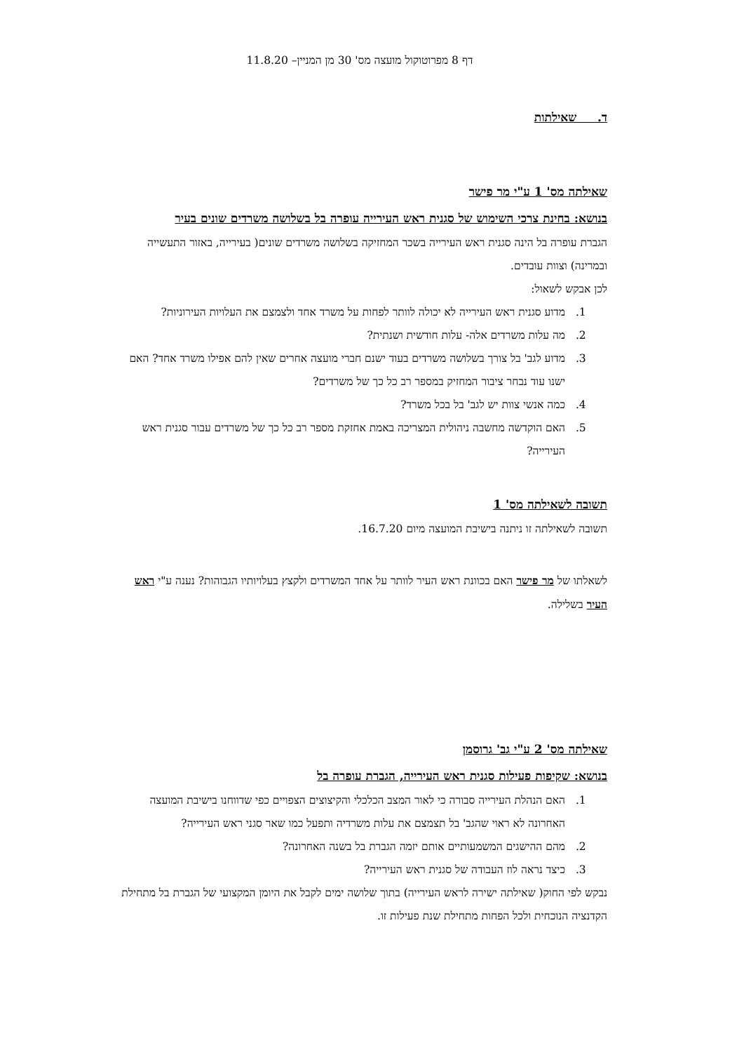דף 8 מפרוטוקול מועצה מס' 30 מן המניין– 11.8.20
ד. שאילתות
שאילתה מס' 1 ע"י מר פישר
בנושא: בחינת צרכי השימוש של סגנית ראש העירייה עופרה בל בשלושה משרדים שונים בעיר
הגברת עופרה בל הינה סגנית ראש העירייה בשכר המחזיקה בשלושה משרדים שונים( בעירייה, באזור התעשייה ובמרינה) וצוות עובדים.
לכן אבקש לשאול:
1. מדוע סגנית ראש העירייה לא יכולה לוותר לפחות על משרד אחד ולצמצם את העלויות העירוניות?
2. מה עלות משרדים אלה- עלות חודשית ושנתית?
3. מדוע לגב' בל צורך בשלושה משרדים בעוד ישנם חברי מועצה אחרים שאין להם אפילו משרד אחד? האם ישנו עוד נבחר ציבור המחזיק במספר רב כל כך של משרדים?
4. כמה אנשי צוות יש לגב' בל בכל משרד?
5. האם הוקדשה מחשבה ניהולית המצריכה באמת אחזקת מספר רב כל כך של משרדים עבור סגנית ראש העירייה?
תשובה לשאילתה מס' 1
תשובה לשאילתה זו ניתנה בישיבת המועצה מיום 16.7.20.
לשאלתו של מר פישר האם בכוונת ראש העיר לוותר על אחד המשרדים ולקצץ בעלויותיו הגבוהות? נענה ע"י ראש העיר בשלילה.
שאילתה מס' 2 ע"י גב' גרוסמן
בנושא: שקיפות פעילות סגנית ראש העירייה, הגברת עופרה בל
1. האם הנהלת העירייה סבורה כי לאור המצב הכלכלי והקיצוצים הצפויים כפי שדווחנו בישיבת המועצה האחרונה לא ראוי שהגב' בל תצמצם את עלות משרדיה ותפעל כמו שאר סגני ראש העירייה?
2. מהם ההישגים המשמעותיים אותם יזמה הגברת בל בשנה האחרונה?
3. כיצד נראה לוז העבודה של סגנית ראש העירייה?
נבקש לפי החוק( שאילתה ישירה לראש העירייה) בתוך שלושה ימים לקבל את היומן המקצועי של הגברת בל מתחילת הקדנציה הנוכחית ולכל הפחות מתחילת שנת פעילות זו.